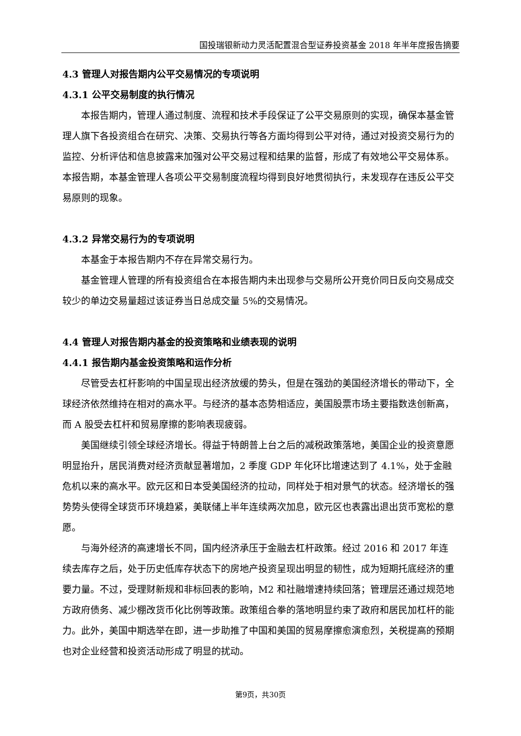国投瑞银新动力灵活配置混合型证券投资基金 2018 年半年度报告摘要
4.3 管理人对报告期内公平交易情况的专项说明
4.3.1 公平交易制度的执行情况
本报告期内，管理人通过制度、流程和技术手段保证了公平交易原则的实现，确保本基金管理人旗下各投资组合在研究、决策、交易执行等各方面均得到公平对待，通过对投资交易行为的监控、分析评估和信息披露来加强对公平交易过程和结果的监督，形成了有效地公平交易体系。本报告期，本基金管理人各项公平交易制度流程均得到良好地贯彻执行，未发现存在违反公平交易原则的现象。
4.3.2 异常交易行为的专项说明
本基金于本报告期内不存在异常交易行为。
基金管理人管理的所有投资组合在本报告期内未出现参与交易所公开竞价同日反向交易成交较少的单边交易量超过该证券当日总成交量 5%的交易情况。
4.4 管理人对报告期内基金的投资策略和业绩表现的说明
4.4.1 报告期内基金投资策略和运作分析
尽管受去杠杆影响的中国呈现出经济放缓的势头，但是在强劲的美国经济增长的带动下，全球经济依然维持在相对的高水平。与经济的基本态势相适应，美国股票市场主要指数迭创新高，而 A 股受去杠杆和贸易摩擦的影响表现疲弱。
美国继续引领全球经济增长。得益于特朗普上台之后的减税政策落地，美国企业的投资意愿明显抬升，居民消费对经济贡献显著增加，2 季度 GDP 年化环比增速达到了 4.1%，处于金融危机以来的高水平。欧元区和日本受美国经济的拉动，同样处于相对景气的状态。经济增长的强势势头使得全球货币环境趋紧，美联储上半年连续两次加息，欧元区也表露出退出货币宽松的意愿。
与海外经济的高速增长不同，国内经济承压于金融去杠杆政策。经过 2016 和 2017 年连续去库存之后，处于历史低库存状态下的房地产投资呈现出明显的韧性，成为短期托底经济的重要力量。不过，受理财新规和非标回表的影响，M2 和社融增速持续回落；管理层还通过规范地方政府债务、减少棚改货币化比例等政策。政策组合拳的落地明显约束了政府和居民加杠杆的能力。此外，美国中期选举在即，进一步助推了中国和美国的贸易摩擦愈演愈烈，关税提高的预期也对企业经营和投资活动形成了明显的扰动。
第9页，共30页